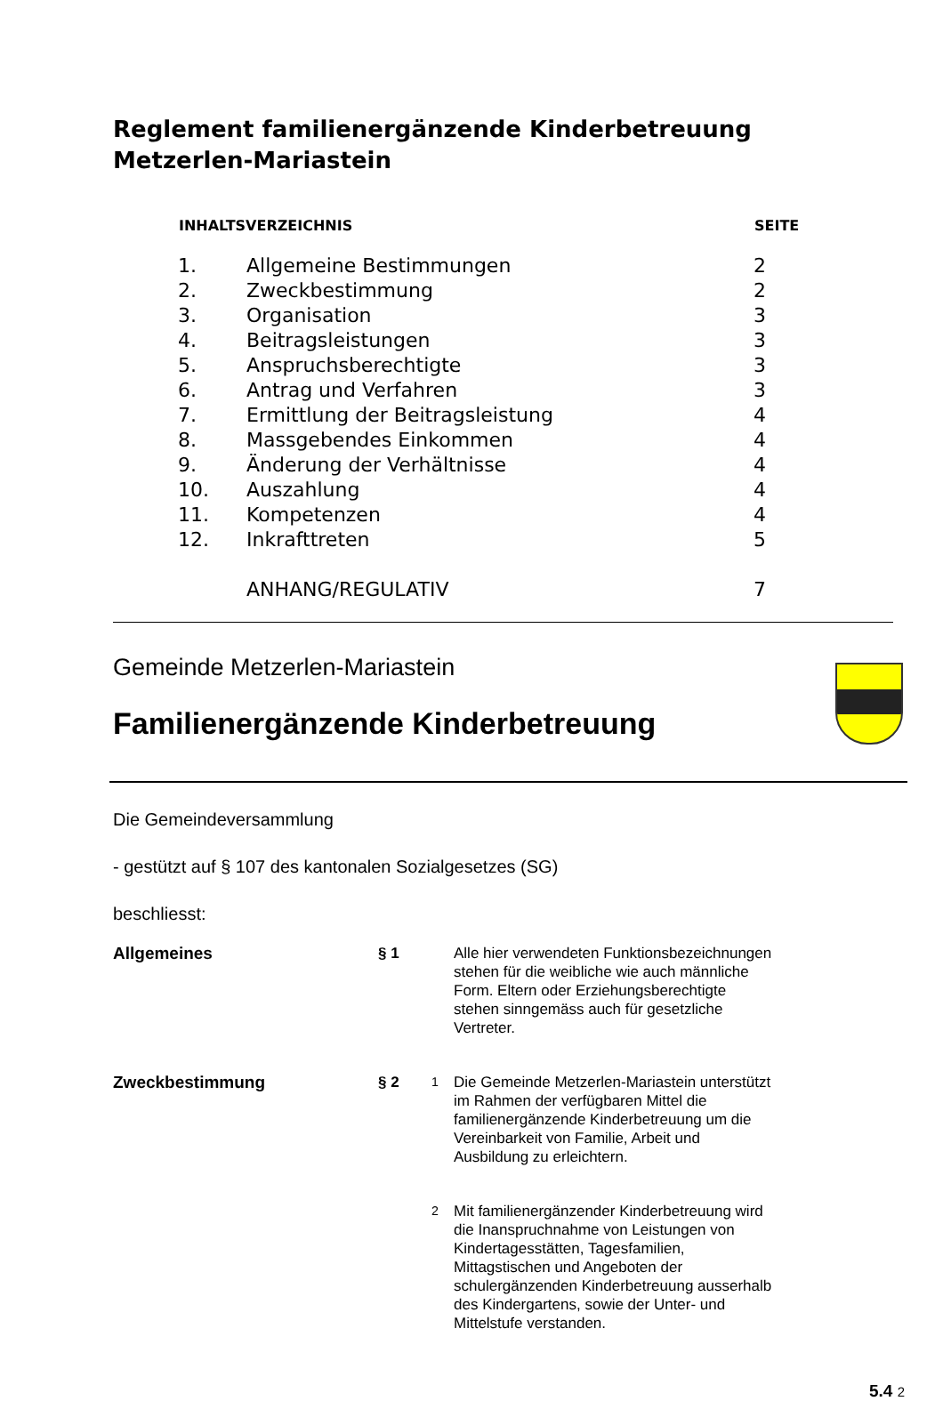Reglement familienergänzende Kinderbetreuung
Metzerlen-Mariastein
| INHALTSVERZEICHNIS | | SEITE |
| --- | --- | --- |
| 1. | Allgemeine Bestimmungen | 2 |
| 2. | Zweckbestimmung | 2 |
| 3. | Organisation | 3 |
| 4. | Beitragsleistungen | 3 |
| 5. | Anspruchsberechtigte | 3 |
| 6. | Antrag und Verfahren | 3 |
| 7. | Ermittlung der Beitragsleistung | 4 |
| 8. | Massgebendes Einkommen | 4 |
| 9. | Änderung der Verhältnisse | 4 |
| 10. | Auszahlung | 4 |
| 11. | Kompetenzen | 4 |
| 12. | Inkrafttreten | 5 |
| | ANHANG/REGULATIV | 7 |
Gemeinde Metzerlen-Mariastein
Familienergänzende Kinderbetreuung
Die Gemeindeversammlung
- gestützt auf § 107 des kantonalen Sozialgesetzes (SG)
beschliesst:
| Allgemeines | § 1 | | Alle hier verwendeten Funktionsbezeichnungen stehen für die weibliche wie auch männliche Form. Eltern oder Erziehungsberechtigte stehen sinngemäss auch für gesetzliche Vertreter. |
| Zweckbestimmung | § 2 | <sup>1</sup> | Die Gemeinde Metzerlen-Mariastein unterstützt im Rahmen der verfügbaren Mittel die familienergänzende Kinderbetreuung um die Vereinbarkeit von Familie, Arbeit und Ausbildung zu erleichtern. |
| | | <sup>2</sup> | Mit familienergänzender Kinderbetreuung wird die Inanspruchnahme von Leistungen von Kindertagesstätten, Tagesfamilien, Mittagstischen und Angeboten der schulergänzenden Kinderbetreuung ausserhalb des Kindergartens, sowie der Unter- und Mittelstufe verstanden. |
5.4 2